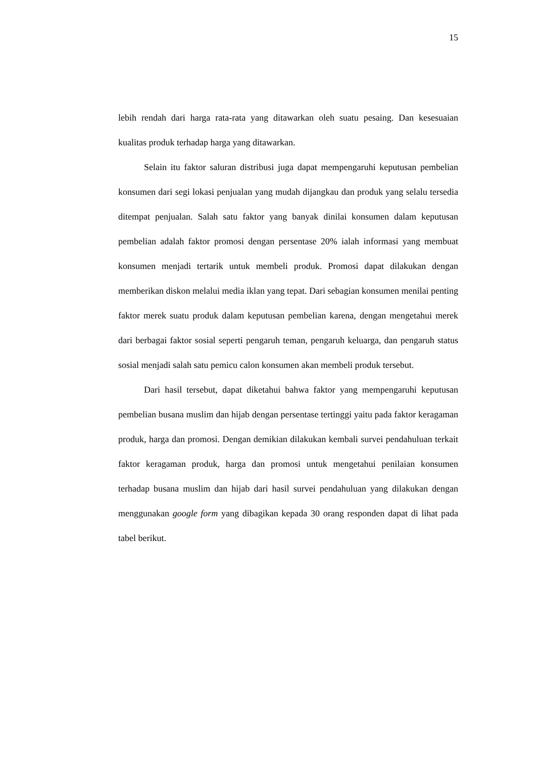15
lebih rendah dari harga rata-rata yang ditawarkan oleh suatu pesaing. Dan kesesuaian kualitas produk terhadap harga yang ditawarkan.
Selain itu faktor saluran distribusi juga dapat mempengaruhi keputusan pembelian konsumen dari segi lokasi penjualan yang mudah dijangkau dan produk yang selalu tersedia ditempat penjualan. Salah satu faktor yang banyak dinilai konsumen dalam keputusan pembelian adalah faktor promosi dengan persentase 20% ialah informasi yang membuat konsumen menjadi tertarik untuk membeli produk. Promosi dapat dilakukan dengan memberikan diskon melalui media iklan yang tepat. Dari sebagian konsumen menilai penting faktor merek suatu produk dalam keputusan pembelian karena, dengan mengetahui merek dari berbagai faktor sosial seperti pengaruh teman, pengaruh keluarga, dan pengaruh status sosial menjadi salah satu pemicu calon konsumen akan membeli produk tersebut.
Dari hasil tersebut, dapat diketahui bahwa faktor yang mempengaruhi keputusan pembelian busana muslim dan hijab dengan persentase tertinggi yaitu pada faktor keragaman produk, harga dan promosi. Dengan demikian dilakukan kembali survei pendahuluan terkait faktor keragaman produk, harga dan promosi untuk mengetahui penilaian konsumen terhadap busana muslim dan hijab dari hasil survei pendahuluan yang dilakukan dengan menggunakan google form yang dibagikan kepada 30 orang responden dapat di lihat pada tabel berikut.